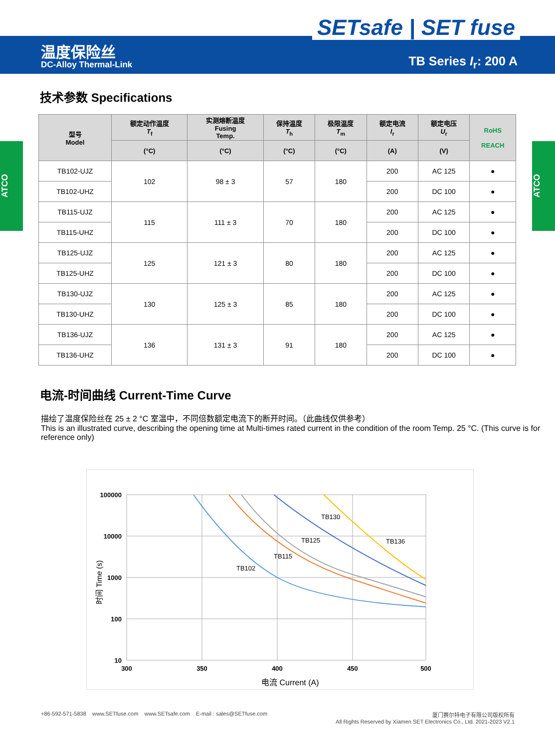SETsafe | SET fuse
温度保险丝
DC-Alloy Thermal-Link TB Series I<sub>r</sub>: 200 A
ATCO
ATCO
技术参数 Specifications
| 型号 Model | 额定动作温度 T<sub>f</sub> | 实测熔断温度 Fusing Temp. | 保持温度 T<sub>h</sub> | 极限温度 T<sub>m</sub> | 额定电流 I<sub>r</sub> | 额定电压 U<sub>r</sub> | RoHS REACH |
| --- | --- | --- | --- | --- | --- | --- | --- |
| | (°C) | (°C) | (°C) | (°C) | (A) | (V) | |
| TB102-UJZ | 102 | 98 ± 3 | 57 | 180 | 200 | AC 125 | ● |
| TB102-UHZ | | | | | 200 | DC 100 | ● |
| TB115-UJZ | 115 | 111 ± 3 | 70 | 180 | 200 | AC 125 | ● |
| TB115-UHZ | | | | | 200 | DC 100 | ● |
| TB125-UJZ | 125 | 121 ± 3 | 80 | 180 | 200 | AC 125 | ● |
| TB125-UHZ | | | | | 200 | DC 100 | ● |
| TB130-UJZ | 130 | 125 ± 3 | 85 | 180 | 200 | AC 125 | ● |
| TB130-UHZ | | | | | 200 | DC 100 | ● |
| TB136-UJZ | 136 | 131 ± 3 | 91 | 180 | 200 | AC 125 | ● |
| TB136-UHZ | | | | | 200 | DC 100 | ● |
电流-时间曲线 Current-Time Curve
描绘了温度保险丝在 25 ± 2 °C 室温中，不同倍数额定电流下的断开时间。（此曲线仅供参考）
This is an illustrated curve, describing the opening time at Multi-times rated current in the condition of the room Temp. 25 °C. (This curve is for reference only)
100000
10000
1000
100
10
300
350
400
450
500
TB102
TB115
TB125
TB130
TB136
电流 Current (A)
时间 Time (s)
+86-592-571-5838 www.SETfuse.com www.SETsafe.com E-mail : sales@SETfuse.com 厦门赛尔特电子有限公司版权所有
All Rights Reserved by Xiamen SET Electronics Co., Ltd. 2021-2023 V2.1